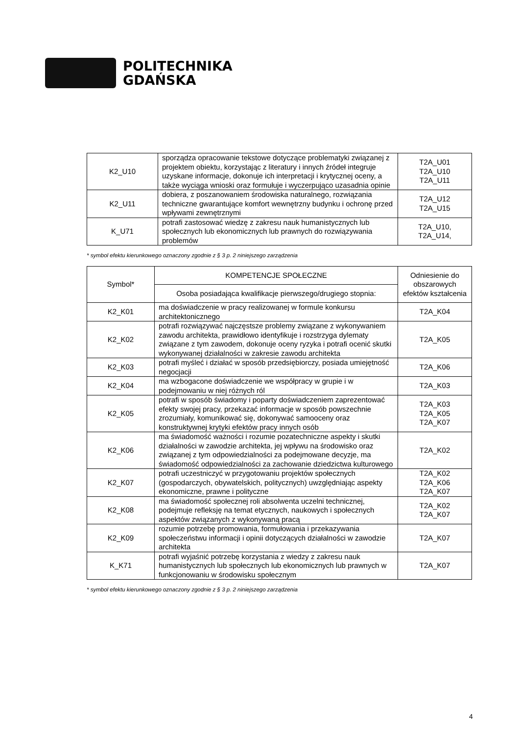POLITECHNIKA
GDAŃSKA
| K2_U10 | sporządza opracowanie tekstowe dotyczące problematyki związanej z projektem obiektu, korzystając z literatury i innych źródeł integruje uzyskane informacje, dokonuje ich interpretacji i krytycznej oceny, a także wyciąga wnioski oraz formułuje i wyczerpująco uzasadnia opinie | T2A_U01 T2A_U10 T2A_U11 |
| K2_U11 | dobiera, z poszanowaniem środowiska naturalnego, rozwiązania techniczne gwarantujące komfort wewnętrzny budynku i ochronę przed wpływami zewnętrznymi | T2A_U12 T2A_U15 |
| K_U71 | potrafi zastosować wiedzę z zakresu nauk humanistycznych lub społecznych lub ekonomicznych lub prawnych do rozwiązywania problemów | T2A_U10, T2A_U14, |
* symbol efektu kierunkowego oznaczony zgodnie z § 3 p. 2 niniejszego zarządzenia
| Symbol* | KOMPETENCJE SPOŁECZNE | Odniesienie do obszarowych efektów kształcenia |
| --- | --- | --- |
| | Osoba posiadająca kwalifikacje pierwszego/drugiego stopnia: | |
| K2_K01 | ma doświadczenie w pracy realizowanej w formule konkursu architektonicznego | T2A_K04 |
| K2_K02 | potrafi rozwiązywać najczęstsze problemy związane z wykonywaniem zawodu architekta, prawidłowo identyfikuje i rozstrzyga dylematy związane z tym zawodem, dokonuje oceny ryzyka i potrafi ocenić skutki wykonywanej działalności w zakresie zawodu architekta | T2A_K05 |
| K2_K03 | potrafi myśleć i działać w sposób przedsiębiorczy, posiada umiejętność negocjacji | T2A_K06 |
| K2_K04 | ma wzbogacone doświadczenie we współpracy w grupie i w podejmowaniu w niej różnych ról | T2A_K03 |
| K2_K05 | potrafi w sposób świadomy i poparty doświadczeniem zaprezentować efekty swojej pracy, przekazać informacje w sposób powszechnie zrozumiały, komunikować się, dokonywać samooceny oraz konstruktywnej krytyki efektów pracy innych osób | T2A_K03 T2A_K05 T2A_K07 |
| K2_K06 | ma świadomość ważności i rozumie pozatechniczne aspekty i skutki działalności w zawodzie architekta, jej wpływu na środowisko oraz związanej z tym odpowiedzialności za podejmowane decyzje, ma świadomość odpowiedzialności za zachowanie dziedzictwa kulturowego | T2A_K02 |
| K2_K07 | potrafi uczestniczyć w przygotowaniu projektów społecznych (gospodarczych, obywatelskich, politycznych) uwzględniając aspekty ekonomiczne, prawne i polityczne | T2A_K02 T2A_K06 T2A_K07 |
| K2_K08 | ma świadomość społecznej roli absolwenta uczelni technicznej, podejmuje refleksję na temat etycznych, naukowych i społecznych aspektów związanych z wykonywaną pracą | T2A_K02 T2A_K07 |
| K2_K09 | rozumie potrzebę promowania, formułowania i przekazywania społeczeństwu informacji i opinii dotyczących działalności w zawodzie architekta | T2A_K07 |
| K_K71 | potrafi wyjaśnić potrzebę korzystania z wiedzy z zakresu nauk humanistycznych lub społecznych lub ekonomicznych lub prawnych w funkcjonowaniu w środowisku społecznym | T2A_K07 |
* symbol efektu kierunkowego oznaczony zgodnie z § 3 p. 2 niniejszego zarządzenia
4